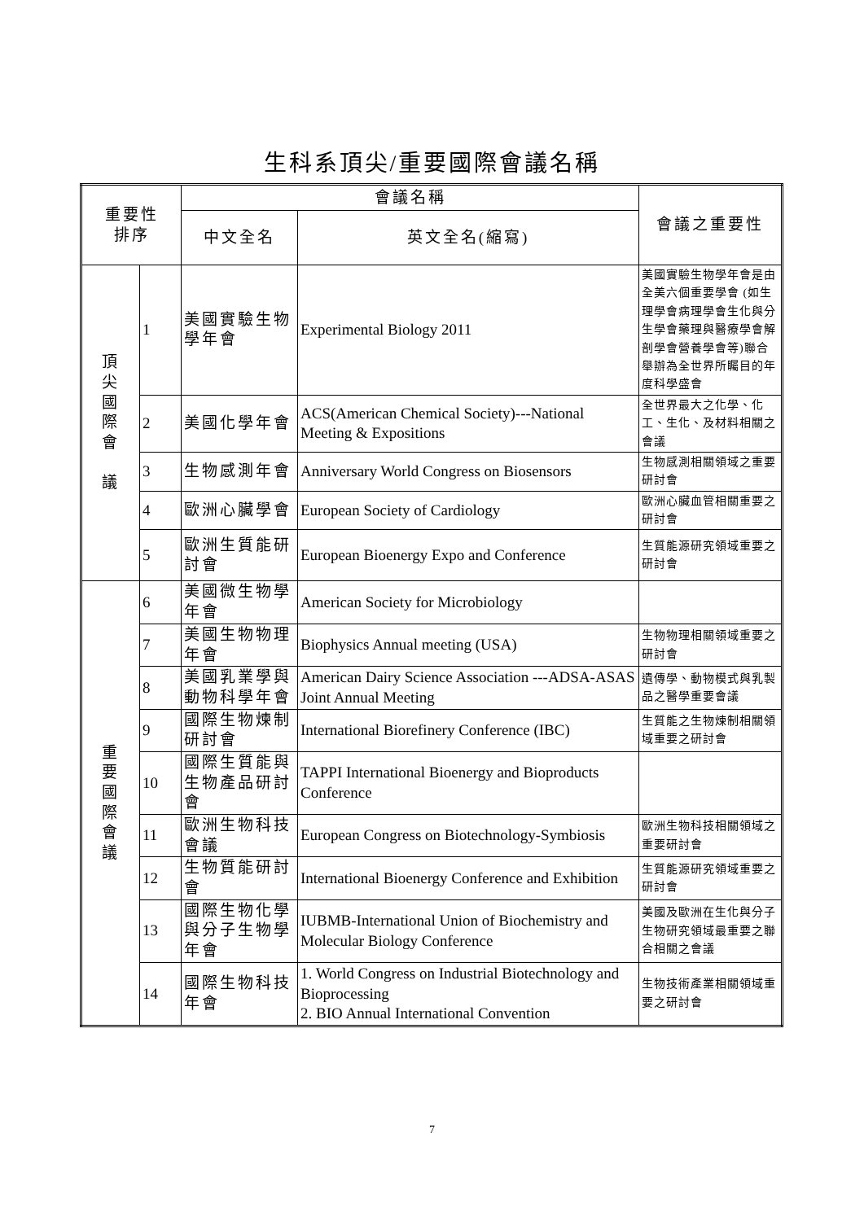生科系頂尖/重要國際會議名稱
| 重要性 排序 | | 會議名稱 | | 會議之重要性 |
| --- | --- | --- | --- | --- |
| | | 中文全名 | 英文全名(縮寫) | |
| 頂 尖 國 際 會 議 | 1 | 美國實驗生物學年會 | Experimental Biology 2011 | 美國實驗生物學年會是由全美六個重要學會 (如生理學會病理學會生化與分生學會藥理與醫療學會解剖學會營養學會等)聯合舉辦為全世界所矚目的年度科學盛會 |
| | 2 | 美國化學年會 | ACS(American Chemical Society)---National Meeting & Expositions | 全世界最大之化學、化工、生化、及材料相關之會議 |
| | 3 | 生物感測年會 | Anniversary World Congress on Biosensors | 生物感測相關領域之重要研討會 |
| | 4 | 歐洲心臟學會 | European Society of Cardiology | 歐洲心臟血管相關重要之研討會 |
| | 5 | 歐洲生質能研討會 | European Bioenergy Expo and Conference | 生質能源研究領域重要之研討會 |
| 重 要 國 際 會 議 | 6 | 美國微生物學年會 | American Society for Microbiology | |
| | 7 | 美國生物物理年會 | Biophysics Annual meeting (USA) | 生物物理相關領域重要之研討會 |
| | 8 | 美國乳業學與動物科學年會 | American Dairy Science Association ---ADSA-ASAS Joint Annual Meeting | 遺傳學、動物模式與乳製品之醫學重要會議 |
| | 9 | 國際生物煉制研討會 | International Biorefinery Conference (IBC) | 生質能之生物煉制相關領域重要之研討會 |
| | 10 | 國際生質能與生物產品研討會 | TAPPI International Bioenergy and Bioproducts Conference | |
| | 11 | 歐洲生物科技會議 | European Congress on Biotechnology-Symbiosis | 歐洲生物科技相關領域之重要研討會 |
| | 12 | 生物質能研討會 | International Bioenergy Conference and Exhibition | 生質能源研究領域重要之研討會 |
| | 13 | 國際生物化學與分子生物學年會 | IUBMB-International Union of Biochemistry and Molecular Biology Conference | 美國及歐洲在生化與分子生物研究領域最重要之聯合相關之會議 |
| | 14 | 國際生物科技年會 | 1. World Congress on Industrial Biotechnology and Bioprocessing 2. BIO Annual International Convention | 生物技術產業相關領域重要之研討會 |
7